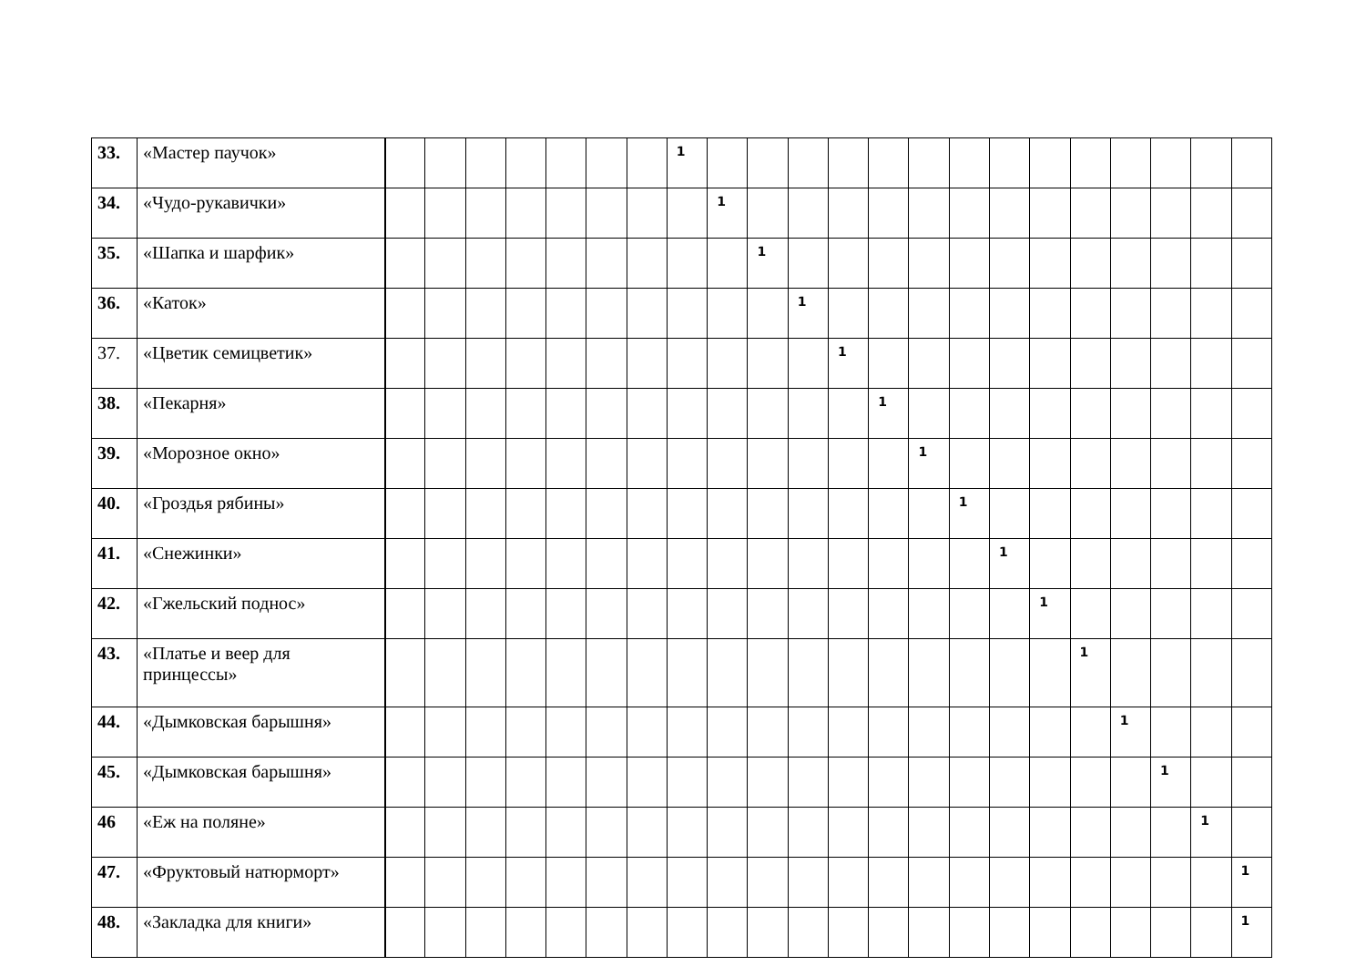| 33. | «Мастер паучок» | | | | | | | | 1 | | | | | | | | | | | | | | |
| 34. | «Чудо-рукавички» | | | | | | | | | 1 | | | | | | | | | | | | | |
| 35. | «Шапка и шарфик» | | | | | | | | | | 1 | | | | | | | | | | | | |
| 36. | «Каток» | | | | | | | | | | | 1 | | | | | | | | | | | |
| 37. | «Цветик семицветик» | | | | | | | | | | | | 1 | | | | | | | | | | |
| 38. | «Пекарня» | | | | | | | | | | | | | 1 | | | | | | | | | |
| 39. | «Морозное окно» | | | | | | | | | | | | | | 1 | | | | | | | | |
| 40. | «Гроздья рябины» | | | | | | | | | | | | | | | 1 | | | | | | | |
| 41. | «Снежинки» | | | | | | | | | | | | | | | | 1 | | | | | | |
| 42. | «Гжельский поднос» | | | | | | | | | | | | | | | | | 1 | | | | | |
| 43. | «Платье и веер для принцессы» | | | | | | | | | | | | | | | | | | 1 | | | | |
| 44. | «Дымковская барышня» | | | | | | | | | | | | | | | | | | | 1 | | | |
| 45. | «Дымковская барышня» | | | | | | | | | | | | | | | | | | | | 1 | | |
| 46 | «Еж на поляне» | | | | | | | | | | | | | | | | | | | | | 1 | |
| 47. | «Фруктовый натюрморт» | | | | | | | | | | | | | | | | | | | | | | 1 |
| 48. | «Закладка для книги» | | | | | | | | | | | | | | | | | | | | | | 1 |